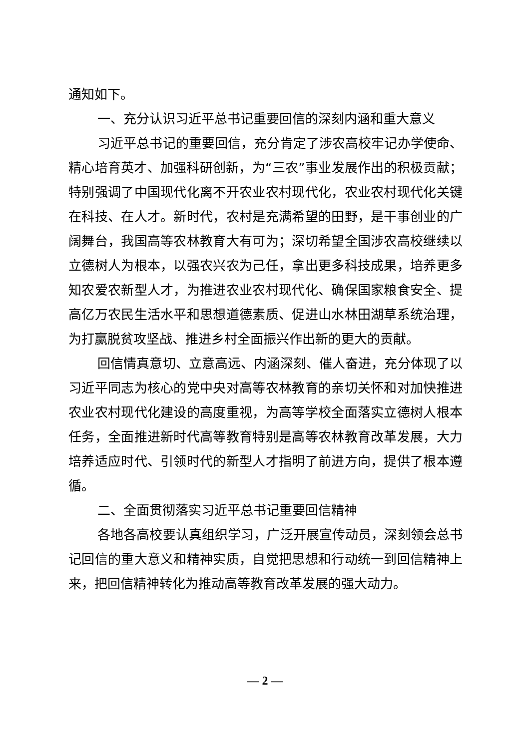通知如下。
一、充分认识习近平总书记重要回信的深刻内涵和重大意义
习近平总书记的重要回信，充分肯定了涉农高校牢记办学使命、精心培育英才、加强科研创新，为“三农”事业发展作出的积极贡献；特别强调了中国现代化离不开农业农村现代化，农业农村现代化关键在科技、在人才。新时代，农村是充满希望的田野，是干事创业的广阔舞台，我国高等农林教育大有可为；深切希望全国涉农高校继续以立德树人为根本，以强农兴农为己任，拿出更多科技成果，培养更多知农爱农新型人才，为推进农业农村现代化、确保国家粮食安全、提高亿万农民生活水平和思想道德素质、促进山水林田湖草系统治理，为打赢脱贫攻坚战、推进乡村全面振兴作出新的更大的贡献。
回信情真意切、立意高远、内涵深刻、催人奋进，充分体现了以习近平同志为核心的党中央对高等农林教育的亲切关怀和对加快推进农业农村现代化建设的高度重视，为高等学校全面落实立德树人根本任务，全面推进新时代高等教育特别是高等农林教育改革发展，大力培养适应时代、引领时代的新型人才指明了前进方向，提供了根本遵循。
二、全面贯彻落实习近平总书记重要回信精神
各地各高校要认真组织学习，广泛开展宣传动员，深刻领会总书记回信的重大意义和精神实质，自觉把思想和行动统一到回信精神上来，把回信精神转化为推动高等教育改革发展的强大动力。
— 2 —